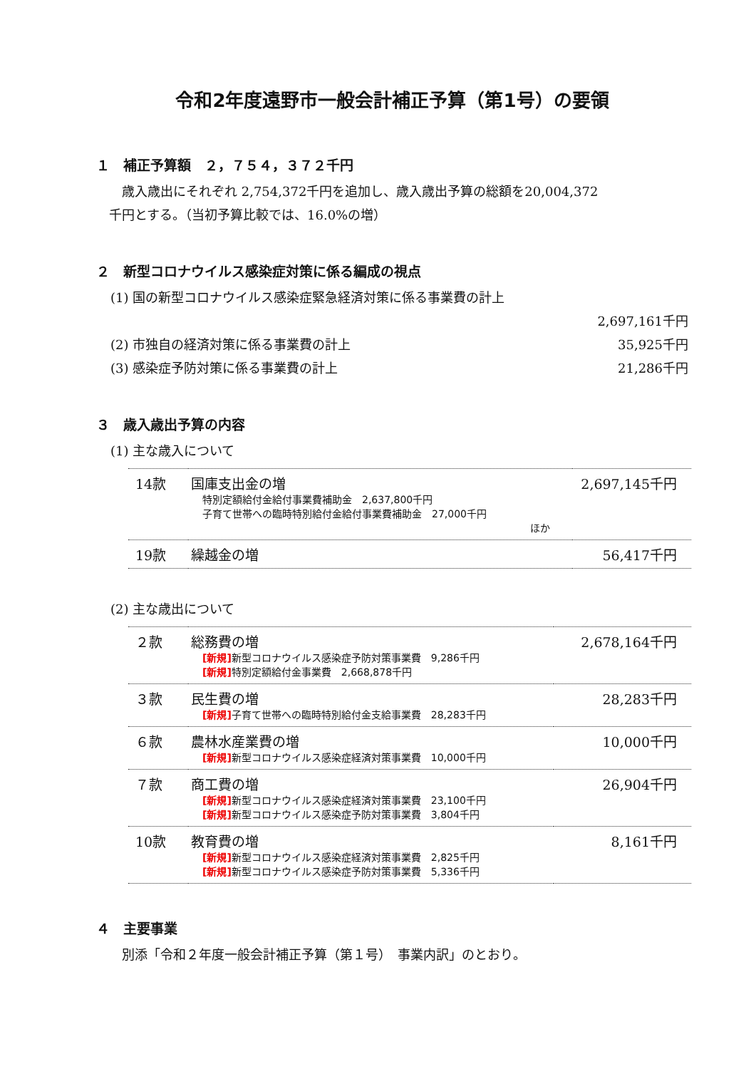令和2年度遠野市一般会計補正予算（第1号）の要領
１　補正予算額　２，７５４，３７２千円
　　歳入歳出にそれぞれ 2,754,372千円を追加し、歳入歳出予算の総額を20,004,372
　千円とする。（当初予算比較では、16.0%の増）
２　新型コロナウイルス感染症対策に係る編成の視点
(1) 国の新型コロナウイルス感染症緊急経済対策に係る事業費の計上
2,697,161千円
(2) 市独自の経済対策に係る事業費の計上 35,925千円
(3) 感染症予防対策に係る事業費の計上 21,286千円
３　歳入歳出予算の内容
(1) 主な歳入について
| 14款 | 国庫支出金の増 特別定額給付金給付事業費補助金 2,637,800千円 子育て世帯への臨時特別給付金給付事業費補助金 27,000千円 ほか | 2,697,145千円 |
| 19款 | 繰越金の増 | 56,417千円 |
(2) 主な歳出について
| ２款 | 総務費の増 [新規] 新型コロナウイルス感染症予防対策事業費 9,286千円 [新規] 特別定額給付金事業費 2,668,878千円 | 2,678,164千円 |
| ３款 | 民生費の増 [新規] 子育て世帯への臨時特別給付金支給事業費 28,283千円 | 28,283千円 |
| ６款 | 農林水産業費の増 [新規] 新型コロナウイルス感染症経済対策事業費 10,000千円 | 10,000千円 |
| ７款 | 商工費の増 [新規] 新型コロナウイルス感染症経済対策事業費 23,100千円 [新規] 新型コロナウイルス感染症予防対策事業費 3,804千円 | 26,904千円 |
| 10款 | 教育費の増 [新規] 新型コロナウイルス感染症経済対策事業費 2,825千円 [新規] 新型コロナウイルス感染症予防対策事業費 5,336千円 | 8,161千円 |
４　主要事業
　　別添「令和２年度一般会計補正予算（第１号）　事業内訳」のとおり。